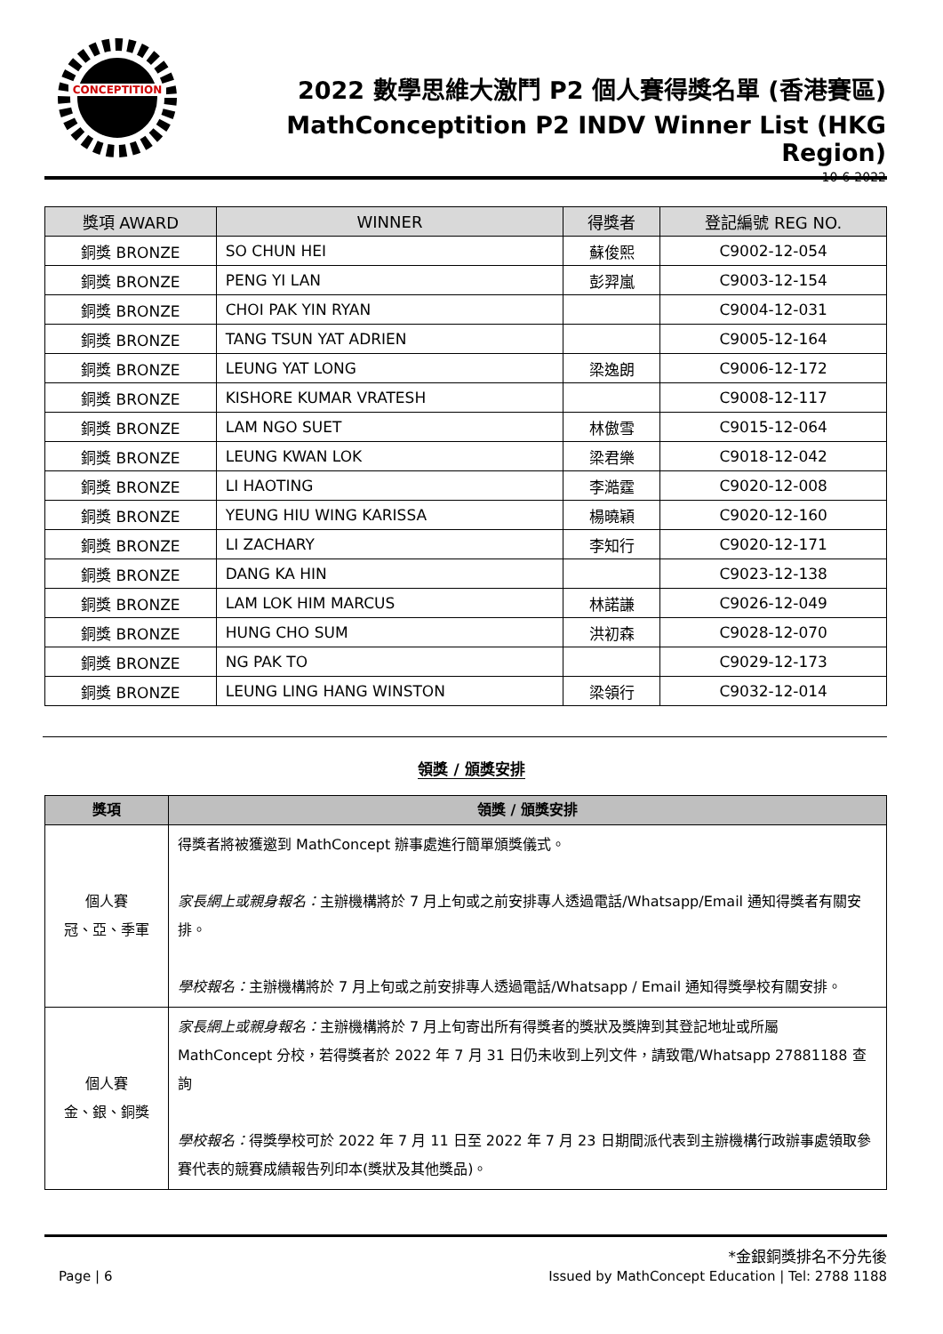CONCEPTITION
2022 數學思維大激鬥 P2 個人賽得獎名單 (香港賽區)
MathConceptition P2 INDV Winner List (HKG Region)
10-6-2022
| 獎項 AWARD | WINNER | 得獎者 | 登記編號 REG NO. |
| --- | --- | --- | --- |
| 銅獎 BRONZE | SO CHUN HEI | 蘇俊熙 | C9002-12-054 |
| 銅獎 BRONZE | PENG YI LAN | 彭羿嵐 | C9003-12-154 |
| 銅獎 BRONZE | CHOI PAK YIN RYAN | | C9004-12-031 |
| 銅獎 BRONZE | TANG TSUN YAT ADRIEN | | C9005-12-164 |
| 銅獎 BRONZE | LEUNG YAT LONG | 梁逸朗 | C9006-12-172 |
| 銅獎 BRONZE | KISHORE KUMAR VRATESH | | C9008-12-117 |
| 銅獎 BRONZE | LAM NGO SUET | 林傲雪 | C9015-12-064 |
| 銅獎 BRONZE | LEUNG KWAN LOK | 梁君樂 | C9018-12-042 |
| 銅獎 BRONZE | LI HAOTING | 李澔霆 | C9020-12-008 |
| 銅獎 BRONZE | YEUNG HIU WING KARISSA | 楊曉穎 | C9020-12-160 |
| 銅獎 BRONZE | LI ZACHARY | 李知行 | C9020-12-171 |
| 銅獎 BRONZE | DANG KA HIN | | C9023-12-138 |
| 銅獎 BRONZE | LAM LOK HIM MARCUS | 林諾謙 | C9026-12-049 |
| 銅獎 BRONZE | HUNG CHO SUM | 洪初森 | C9028-12-070 |
| 銅獎 BRONZE | NG PAK TO | | C9029-12-173 |
| 銅獎 BRONZE | LEUNG LING HANG WINSTON | 梁領行 | C9032-12-014 |
領獎 / 頒獎安排
| 獎項 | 領獎 / 頒獎安排 |
| --- | --- |
| 個人賽 冠、亞、季軍 | 得獎者將被獲邀到 MathConcept 辦事處進行簡單頒獎儀式。 家長網上或親身報名： 主辦機構將於 7 月上旬或之前安排專人透過電話/Whatsapp/Email 通知得獎者有關安排。 學校報名： 主辦機構將於 7 月上旬或之前安排專人透過電話/Whatsapp / Email 通知得獎學校有關安排。 |
| 個人賽 金、銀、銅獎 | 家長網上或親身報名： 主辦機構將於 7 月上旬寄出所有得獎者的獎狀及獎牌到其登記地址或所屬 MathConcept 分校，若得獎者於 2022 年 7 月 31 日仍未收到上列文件，請致電/Whatsapp 27881188 查詢 學校報名： 得獎學校可於 2022 年 7 月 11 日至 2022 年 7 月 23 日期間派代表到主辦機構行政辦事處領取參賽代表的競賽成績報告列印本(獎狀及其他獎品)。 |
*金銀銅獎排名不分先後
Page | 6 Issued by MathConcept Education | Tel: 2788 1188